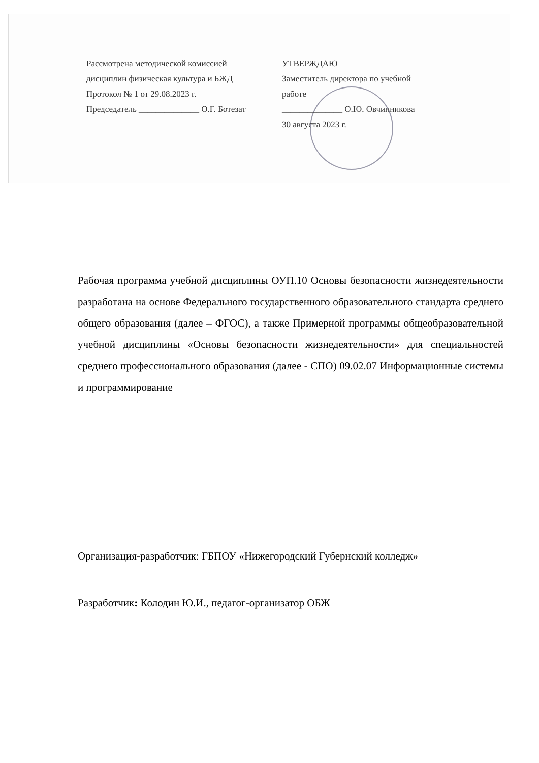Рассмотрена методической комиссией
дисциплин физическая культура и БЖД
Протокол № 1 от 29.08.2023 г.
Председатель ______________ О.Г. Ботезат
УТВЕРЖДАЮ
Заместитель директора по учебной
работе
______________ О.Ю. Овчинникова
30 августа 2023 г.
Рабочая программа учебной дисциплины ОУП.10 Основы безопасности жизнедеятельности разработана на основе Федерального государственного образовательного стандарта среднего общего образования (далее – ФГОС), а также Примерной программы общеобразовательной учебной дисциплины «Основы безопасности жизнедеятельности» для специальностей среднего профессионального образования (далее - СПО) 09.02.07 Информационные системы и программирование
Организация-разработчик: ГБПОУ «Нижегородский Губернский колледж»
Разработчик: Колодин Ю.И., педагог-организатор ОБЖ